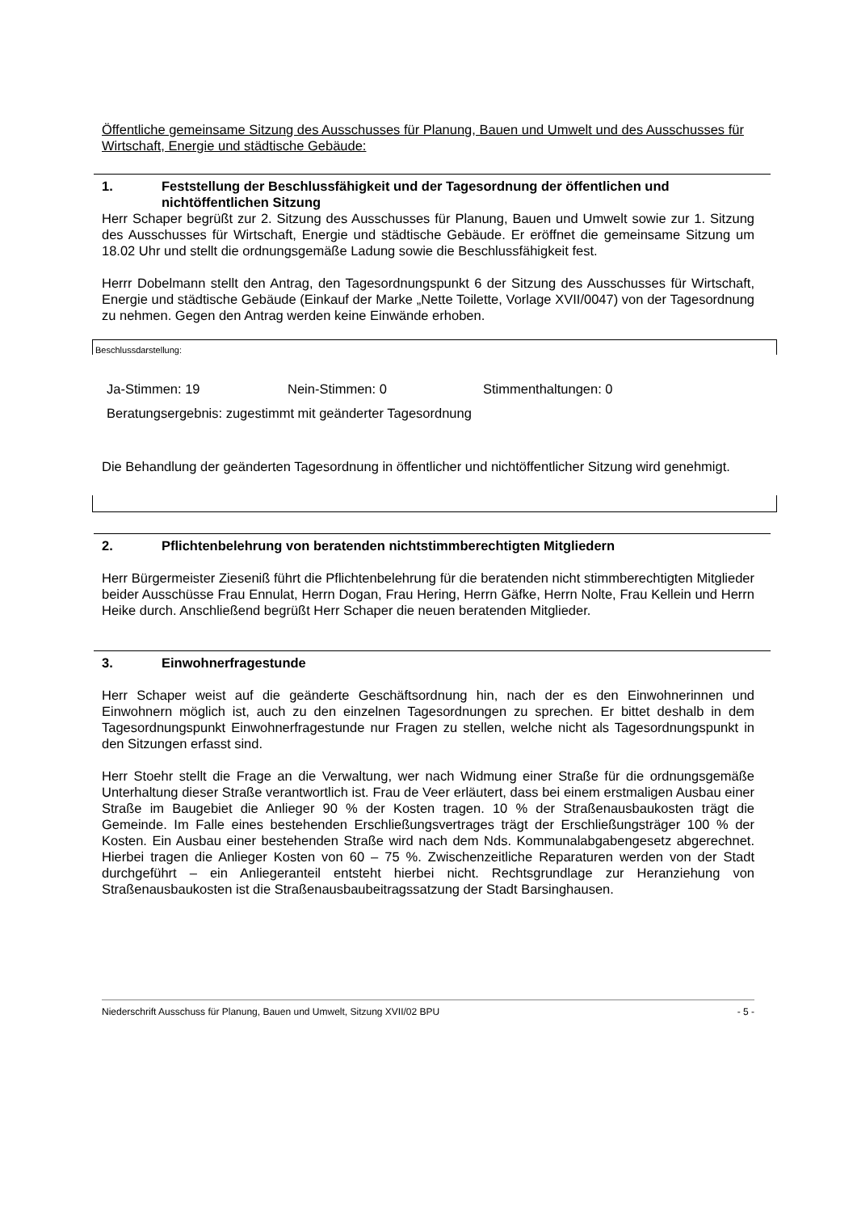Öffentliche gemeinsame Sitzung des Ausschusses für Planung, Bauen und Umwelt und des Ausschusses für Wirtschaft, Energie und städtische Gebäude:
1. Feststellung der Beschlussfähigkeit und der Tagesordnung der öffentlichen und nichtöffentlichen Sitzung
Herr Schaper begrüßt zur 2. Sitzung des Ausschusses für Planung, Bauen und Umwelt sowie zur 1. Sitzung des Ausschusses für Wirtschaft, Energie und städtische Gebäude. Er eröffnet die gemeinsame Sitzung um 18.02 Uhr und stellt die ordnungsgemäße Ladung sowie die Beschlussfähigkeit fest.
Herrr Dobelmann stellt den Antrag, den Tagesordnungspunkt 6 der Sitzung des Ausschusses für Wirtschaft, Energie und städtische Gebäude (Einkauf der Marke „Nette Toilette, Vorlage XVII/0047) von der Tagesordnung zu nehmen. Gegen den Antrag werden keine Einwände erhoben.
Beschlussdarstellung:
Ja-Stimmen: 19 Nein-Stimmen: 0 Stimmenthaltungen: 0
Beratungsergebnis: zugestimmt mit geänderter Tagesordnung
Die Behandlung der geänderten Tagesordnung in öffentlicher und nichtöffentlicher Sitzung wird genehmigt.
2. Pflichtenbelehrung von beratenden nichtstimmberechtigten Mitgliedern
Herr Bürgermeister Ziesenіß führt die Pflichtenbelehrung für die beratenden nicht stimmberechtigten Mitglieder beider Ausschüsse Frau Ennulat, Herrn Dogan, Frau Hering, Herrn Gäfke, Herrn Nolte, Frau Kellein und Herrn Heike durch. Anschließend begrüßt Herr Schaper die neuen beratenden Mitglieder.
3. Einwohnerfragestunde
Herr Schaper weist auf die geänderte Geschäftsordnung hin, nach der es den Einwohnerinnen und Einwohnern möglich ist, auch zu den einzelnen Tagesordnungen zu sprechen. Er bittet deshalb in dem Tagesordnungspunkt Einwohnerfragestunde nur Fragen zu stellen, welche nicht als Tagesordnungspunkt in den Sitzungen erfasst sind.
Herr Stoehr stellt die Frage an die Verwaltung, wer nach Widmung einer Straße für die ordnungsgemäße Unterhaltung dieser Straße verantwortlich ist. Frau de Veer erläutert, dass bei einem erstmaligen Ausbau einer Straße im Baugebiet die Anlieger 90 % der Kosten tragen. 10 % der Straßenausbaukosten trägt die Gemeinde. Im Falle eines bestehenden Erschließungsvertrages trägt der Erschließungsträger 100 % der Kosten. Ein Ausbau einer bestehenden Straße wird nach dem Nds. Kommunalabgabengesetz abgerechnet. Hierbei tragen die Anlieger Kosten von 60 – 75 %. Zwischenzeitliche Reparaturen werden von der Stadt durchgeführt – ein Anliegeranteil entsteht hierbei nicht. Rechtsgrundlage zur Heranziehung von Straßenausbaukosten ist die Straßenausbaubeitragssatzung der Stadt Barsinghausen.
Niederschrift Ausschuss für Planung, Bauen und Umwelt, Sitzung XVII/02 BPU - 5 -